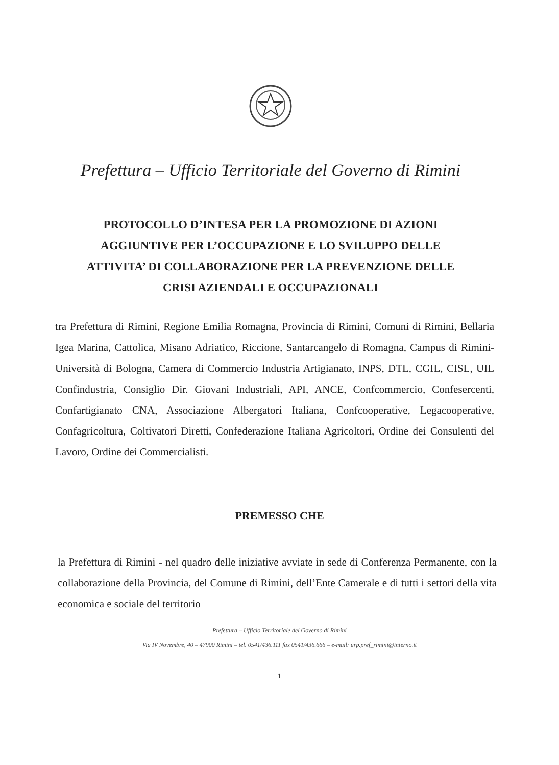Prefettura – Ufficio Territoriale del Governo di Rimini
PROTOCOLLO D’INTESA PER LA PROMOZIONE DI AZIONI
AGGIUNTIVE PER L’OCCUPAZIONE E LO SVILUPPO DELLE
ATTIVITA’ DI COLLABORAZIONE PER LA PREVENZIONE DELLE
CRISI AZIENDALI E OCCUPAZIONALI
tra Prefettura di Rimini, Regione Emilia Romagna, Provincia di Rimini, Comuni di Rimini, Bellaria Igea Marina, Cattolica, Misano Adriatico, Riccione, Santarcangelo di Romagna, Campus di Rimini-Università di Bologna, Camera di Commercio Industria Artigianato, INPS, DTL, CGIL, CISL, UIL Confindustria, Consiglio Dir. Giovani Industriali, API, ANCE, Confcommercio, Confesercenti, Confartigianato CNA, Associazione Albergatori Italiana, Confcooperative, Legacooperative, Confagricoltura, Coltivatori Diretti, Confederazione Italiana Agricoltori, Ordine dei Consulenti del Lavoro, Ordine dei Commercialisti.
PREMESSO CHE
la Prefettura di Rimini - nel quadro delle iniziative avviate in sede di Conferenza Permanente, con la collaborazione della Provincia, del Comune di Rimini, dell’Ente Camerale e di tutti i settori della vita economica e sociale del territorio
Prefettura – Ufficio Territoriale del Governo di Rimini
Via IV Novembre, 40 – 47900 Rimini – tel. 0541/436.111 fax 0541/436.666 – e-mail: urp.pref_rimini@interno.it
1